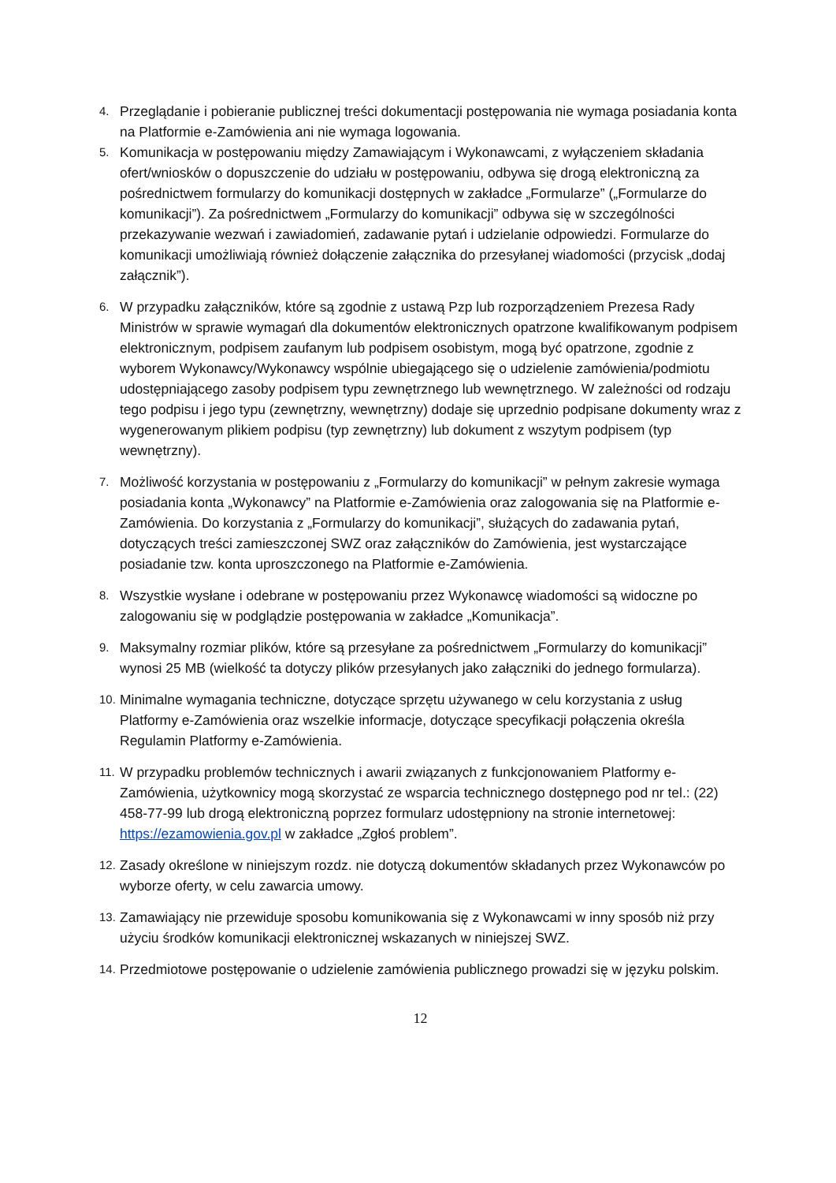4. Przeglądanie i pobieranie publicznej treści dokumentacji postępowania nie wymaga posiadania konta na Platformie e-Zamówienia ani nie wymaga logowania.
5. Komunikacja w postępowaniu między Zamawiającym i Wykonawcami, z wyłączeniem składania ofert/wniosków o dopuszczenie do udziału w postępowaniu, odbywa się drogą elektroniczną za pośrednictwem formularzy do komunikacji dostępnych w zakładce „Formularze” („Formularze do komunikacji”). Za pośrednictwem „Formularzy do komunikacji” odbywa się w szczególności przekazywanie wezwań i zawiadomień, zadawanie pytań i udzielanie odpowiedzi. Formularze do komunikacji umożliwiają również dołączenie załącznika do przesyłanej wiadomości (przycisk „dodaj załącznik”).
6. W przypadku załączników, które są zgodnie z ustawą Pzp lub rozporządzeniem Prezesa Rady Ministrów w sprawie wymagań dla dokumentów elektronicznych opatrzone kwalifikowanym podpisem elektronicznym, podpisem zaufanym lub podpisem osobistym, mogą być opatrzone, zgodnie z wyborem Wykonawcy/Wykonawcy wspólnie ubiegającego się o udzielenie zamówienia/podmiotu udostępniającego zasoby podpisem typu zewnętrznego lub wewnętrznego. W zależności od rodzaju tego podpisu i jego typu (zewnętrzny, wewnętrzny) dodaje się uprzednio podpisane dokumenty wraz z wygenerowanym plikiem podpisu (typ zewnętrzny) lub dokument z wszytym podpisem (typ wewnętrzny).
7. Możliwość korzystania w postępowaniu z „Formularzy do komunikacji” w pełnym zakresie wymaga posiadania konta „Wykonawcy” na Platformie e-Zamówienia oraz zalogowania się na Platformie e-Zamówienia. Do korzystania z „Formularzy do komunikacji”, służących do zadawania pytań, dotyczących treści zamieszczonej SWZ oraz załączników do Zamówienia, jest wystarczające posiadanie tzw. konta uproszczonego na Platformie e-Zamówienia.
8. Wszystkie wysłane i odebrane w postępowaniu przez Wykonawcę wiadomości są widoczne po zalogowaniu się w podglądzie postępowania w zakładce „Komunikacja”.
9. Maksymalny rozmiar plików, które są przesyłane za pośrednictwem „Formularzy do komunikacji” wynosi 25 MB (wielkość ta dotyczy plików przesyłanych jako załączniki do jednego formularza).
10. Minimalne wymagania techniczne, dotyczące sprzętu używanego w celu korzystania z usług Platformy e-Zamówienia oraz wszelkie informacje, dotyczące specyfikacji połączenia określa Regulamin Platformy e-Zamówienia.
11. W przypadku problemów technicznych i awarii związanych z funkcjonowaniem Platformy e-Zamówienia, użytkownicy mogą skorzystać ze wsparcia technicznego dostępnego pod nr tel.: (22) 458-77-99 lub drogą elektroniczną poprzez formularz udostępniony na stronie internetowej: https://ezamowienia.gov.pl w zakładce „Zgłoś problem”.
12. Zasady określone w niniejszym rozdz. nie dotyczą dokumentów składanych przez Wykonawców po wyborze oferty, w celu zawarcia umowy.
13. Zamawiający nie przewiduje sposobu komunikowania się z Wykonawcami w inny sposób niż przy użyciu środków komunikacji elektronicznej wskazanych w niniejszej SWZ.
14. Przedmiotowe postępowanie o udzielenie zamówienia publicznego prowadzi się w języku polskim.
12